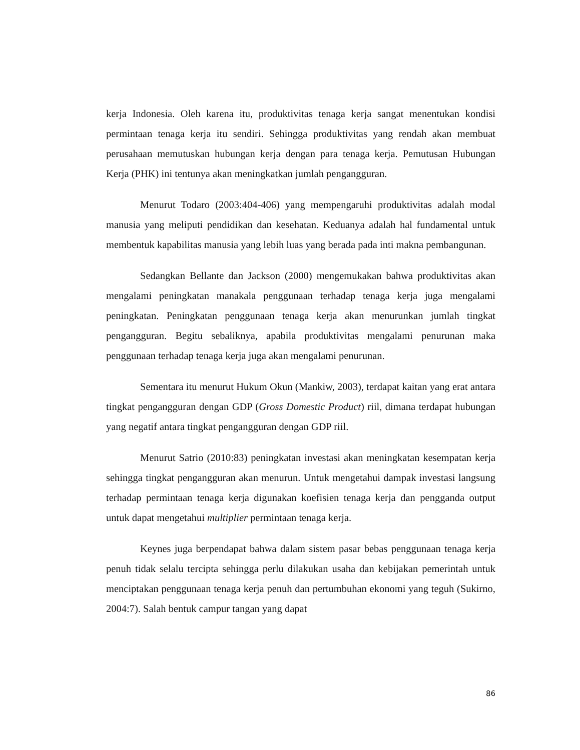kerja Indonesia. Oleh karena itu, produktivitas tenaga kerja sangat menentukan kondisi permintaan tenaga kerja itu sendiri. Sehingga produktivitas yang rendah akan membuat perusahaan memutuskan hubungan kerja dengan para tenaga kerja. Pemutusan Hubungan Kerja (PHK) ini tentunya akan meningkatkan jumlah pengangguran.
Menurut Todaro (2003:404-406) yang mempengaruhi produktivitas adalah modal manusia yang meliputi pendidikan dan kesehatan. Keduanya adalah hal fundamental untuk membentuk kapabilitas manusia yang lebih luas yang berada pada inti makna pembangunan.
Sedangkan Bellante dan Jackson (2000) mengemukakan bahwa produktivitas akan mengalami peningkatan manakala penggunaan terhadap tenaga kerja juga mengalami peningkatan. Peningkatan penggunaan tenaga kerja akan menurunkan jumlah tingkat pengangguran. Begitu sebaliknya, apabila produktivitas mengalami penurunan maka penggunaan terhadap tenaga kerja juga akan mengalami penurunan.
Sementara itu menurut Hukum Okun (Mankiw, 2003), terdapat kaitan yang erat antara tingkat pengangguran dengan GDP (Gross Domestic Product) riil, dimana terdapat hubungan yang negatif antara tingkat pengangguran dengan GDP riil.
Menurut Satrio (2010:83) peningkatan investasi akan meningkatan kesempatan kerja sehingga tingkat pengangguran akan menurun. Untuk mengetahui dampak investasi langsung terhadap permintaan tenaga kerja digunakan koefisien tenaga kerja dan pengganda output untuk dapat mengetahui multiplier permintaan tenaga kerja.
Keynes juga berpendapat bahwa dalam sistem pasar bebas penggunaan tenaga kerja penuh tidak selalu tercipta sehingga perlu dilakukan usaha dan kebijakan pemerintah untuk menciptakan penggunaan tenaga kerja penuh dan pertumbuhan ekonomi yang teguh (Sukirno, 2004:7). Salah bentuk campur tangan yang dapat
86